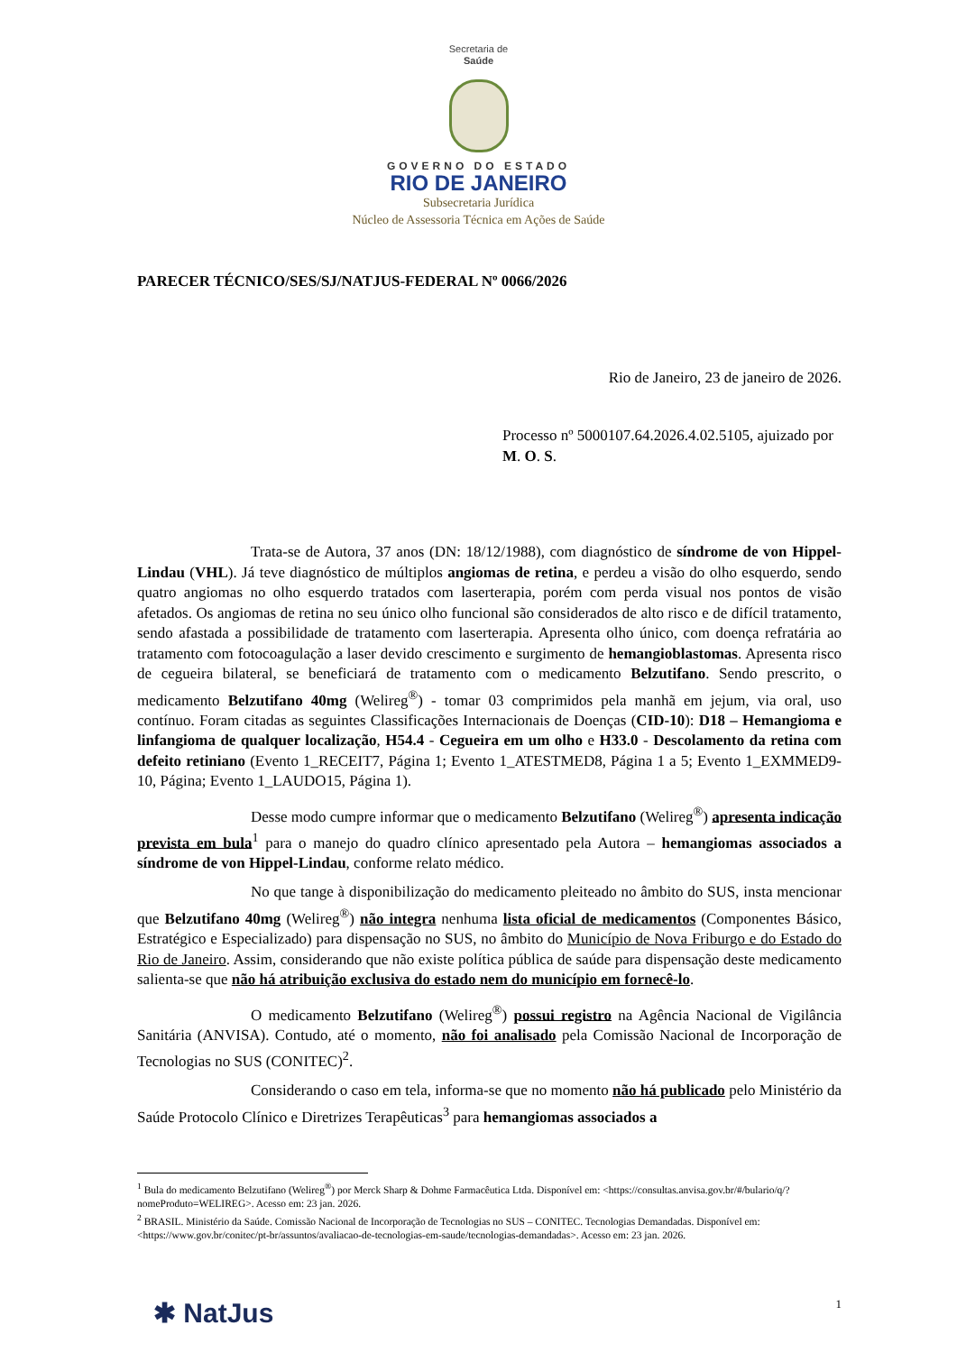Secretaria de
Saúde
GOVERNO DO ESTADO
RIO DE JANEIRO
Subsecretaria Jurídica
Núcleo de Assessoria Técnica em Ações de Saúde
PARECER TÉCNICO/SES/SJ/NATJUS-FEDERAL Nº 0066/2026
Rio de Janeiro, 23 de janeiro de 2026.
Processo nº 5000107.64.2026.4.02.5105, ajuizado por M. O. S.
Trata-se de Autora, 37 anos (DN: 18/12/1988), com diagnóstico de síndrome de von Hippel-Lindau (VHL). Já teve diagnóstico de múltiplos angiomas de retina, e perdeu a visão do olho esquerdo, sendo quatro angiomas no olho esquerdo tratados com laserterapia, porém com perda visual nos pontos de visão afetados. Os angiomas de retina no seu único olho funcional são considerados de alto risco e de difícil tratamento, sendo afastada a possibilidade de tratamento com laserterapia. Apresenta olho único, com doença refratária ao tratamento com fotocoagulação a laser devido crescimento e surgimento de hemangioblastomas. Apresenta risco de cegueira bilateral, se beneficiará de tratamento com o medicamento Belzutifano. Sendo prescrito, o medicamento Belzutifano 40mg (Welireg<sup>®</sup>) - tomar 03 comprimidos pela manhã em jejum, via oral, uso contínuo. Foram citadas as seguintes Classificações Internacionais de Doenças (CID-10): D18 – Hemangioma e linfangioma de qualquer localização, H54.4 - Cegueira em um olho e H33.0 - Descolamento da retina com defeito retiniano (Evento 1_RECEIT7, Página 1; Evento 1_ATESTMED8, Página 1 a 5; Evento 1_EXMMED9-10, Página; Evento 1_LAUDO15, Página 1).
Desse modo cumpre informar que o medicamento Belzutifano (Welireg<sup>®</sup>) apresenta indicação prevista em bula<sup>1</sup> para o manejo do quadro clínico apresentado pela Autora – hemangiomas associados a síndrome de von Hippel-Lindau, conforme relato médico.
No que tange à disponibilização do medicamento pleiteado no âmbito do SUS, insta mencionar que Belzutifano 40mg (Welireg<sup>®</sup>) não integra nenhuma lista oficial de medicamentos (Componentes Básico, Estratégico e Especializado) para dispensação no SUS, no âmbito do Município de Nova Friburgo e do Estado do Rio de Janeiro. Assim, considerando que não existe política pública de saúde para dispensação deste medicamento salienta-se que não há atribuição exclusiva do estado nem do município em fornecê-lo.
O medicamento Belzutifano (Welireg<sup>®</sup>) possui registro na Agência Nacional de Vigilância Sanitária (ANVISA). Contudo, até o momento, não foi analisado pela Comissão Nacional de Incorporação de Tecnologias no SUS (CONITEC)<sup>2</sup>.
Considerando o caso em tela, informa-se que no momento não há publicado pelo Ministério da Saúde Protocolo Clínico e Diretrizes Terapêuticas<sup>3</sup> para hemangiomas associados a
<sup>1</sup> Bula do medicamento Belzutifano (Welireg<sup>®</sup>) por Merck Sharp & Dohme Farmacêutica Ltda. Disponível em: <https://consultas.anvisa.gov.br/#/bulario/q/?nomeProduto=WELIREG>. Acesso em: 23 jan. 2026.
<sup>2</sup> BRASIL. Ministério da Saúde. Comissão Nacional de Incorporação de Tecnologias no SUS – CONITEC. Tecnologias Demandadas. Disponível em: <https://www.gov.br/conitec/pt-br/assuntos/avaliacao-de-tecnologias-em-saude/tecnologias-demandadas>. Acesso em: 23 jan. 2026.
✱ NatJus 1